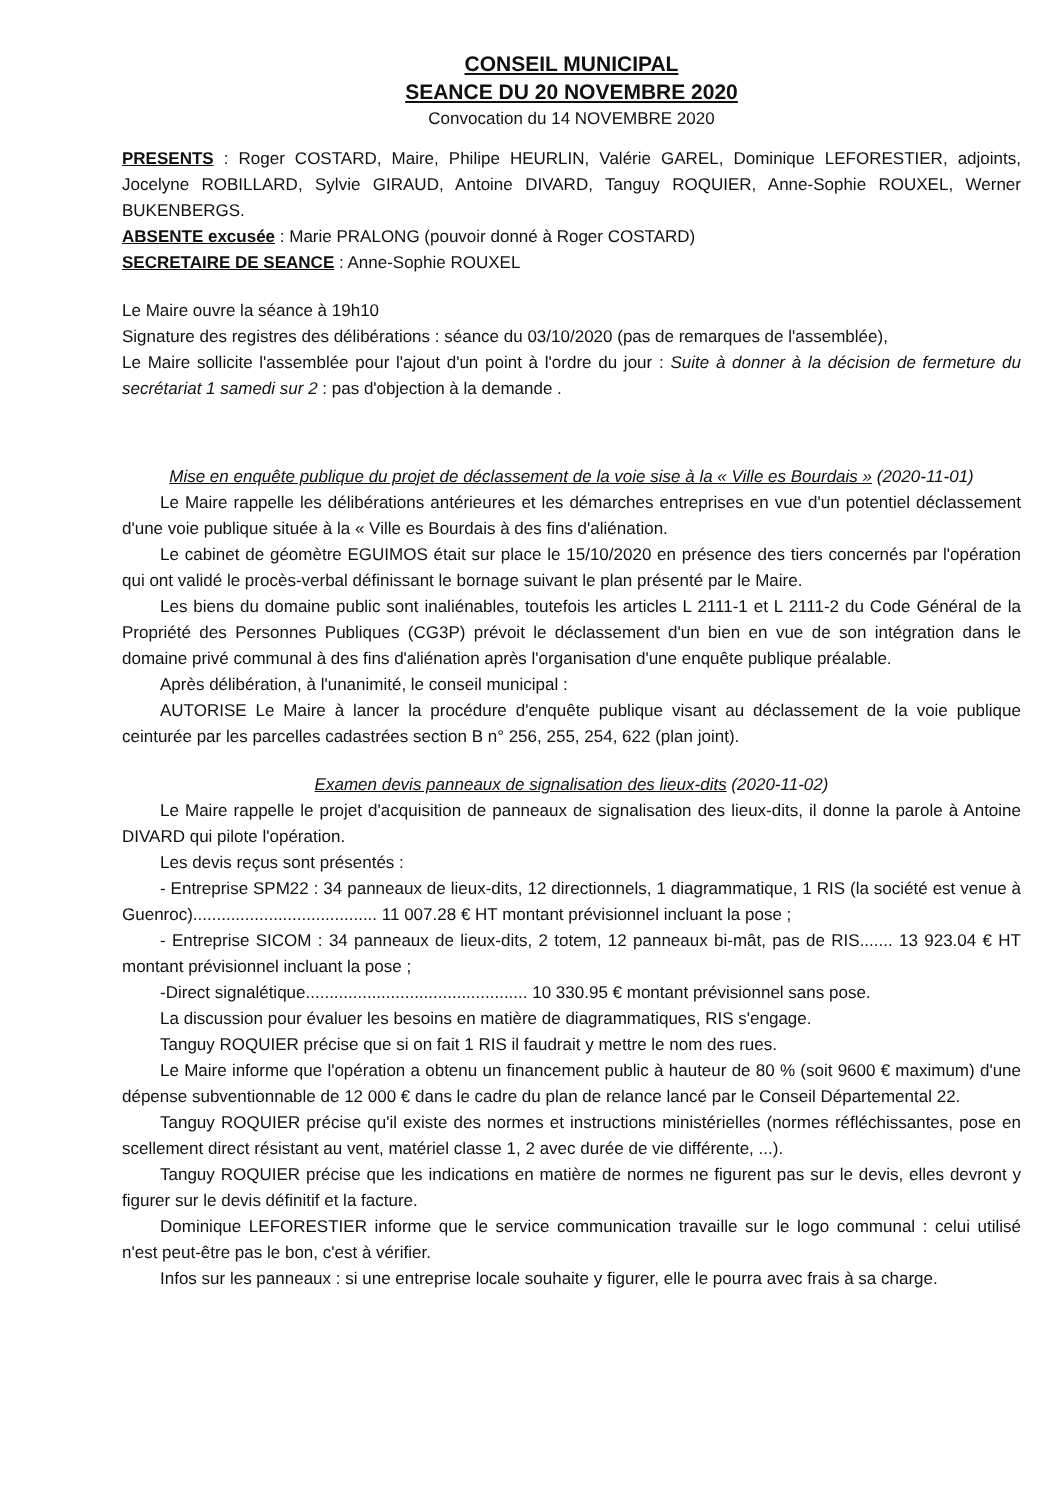CONSEIL MUNICIPAL
SEANCE DU 20 NOVEMBRE 2020
Convocation du 14 NOVEMBRE 2020
PRESENTS : Roger COSTARD, Maire, Philipe HEURLIN, Valérie GAREL, Dominique LEFORESTIER, adjoints, Jocelyne ROBILLARD, Sylvie GIRAUD, Antoine DIVARD, Tanguy ROQUIER, Anne-Sophie ROUXEL, Werner BUKENBERGS.
ABSENTE excusée : Marie PRALONG (pouvoir donné à Roger COSTARD)
SECRETAIRE DE SEANCE : Anne-Sophie ROUXEL
Le Maire ouvre la séance à 19h10
Signature des registres des délibérations : séance du 03/10/2020 (pas de remarques de l'assemblée),
Le Maire sollicite l'assemblée pour l'ajout d'un point à l'ordre du jour : Suite à donner à la décision de fermeture du secrétariat 1 samedi sur 2 : pas d'objection à la demande .
Mise en enquête publique du projet de déclassement de la voie sise à la « Ville es Bourdais » (2020-11-01)
Le Maire rappelle les délibérations antérieures et les démarches entreprises en vue d'un potentiel déclassement d'une voie publique située à la « Ville es Bourdais à des fins d'aliénation.
Le cabinet de géomètre EGUIMOS était sur place le 15/10/2020 en présence des tiers concernés par l'opération qui ont validé le procès-verbal définissant le bornage suivant le plan présenté par le Maire.
Les biens du domaine public sont inaliénables, toutefois les articles L 2111-1 et L 2111-2 du Code Général de la Propriété des Personnes Publiques (CG3P) prévoit le déclassement d'un bien en vue de son intégration dans le domaine privé communal à des fins d'aliénation après l'organisation d'une enquête publique préalable.
Après délibération, à l'unanimité, le conseil municipal :
AUTORISE Le Maire à lancer la procédure d'enquête publique visant au déclassement de la voie publique ceinturée par les parcelles cadastrées section B n° 256, 255, 254, 622 (plan joint).
Examen devis panneaux de signalisation des lieux-dits (2020-11-02)
Le Maire rappelle le projet d'acquisition de panneaux de signalisation des lieux-dits, il donne la parole à Antoine DIVARD qui pilote l'opération.
Les devis reçus sont présentés :
- Entreprise SPM22 : 34 panneaux de lieux-dits, 12 directionnels, 1 diagrammatique, 1 RIS (la société est venue à Guenroc)....................................... 11 007.28 € HT montant prévisionnel incluant la pose ;
- Entreprise SICOM : 34 panneaux de lieux-dits, 2 totem, 12 panneaux bi-mât, pas de RIS....... 13 923.04 € HT montant prévisionnel incluant la pose ;
-Direct signalétique............................................... 10 330.95 € montant prévisionnel sans pose.
La discussion pour évaluer les besoins en matière de diagrammatiques, RIS s'engage.
Tanguy ROQUIER précise que si on fait 1 RIS il faudrait y mettre le nom des rues.
Le Maire informe que l'opération a obtenu un financement public à hauteur de 80 % (soit 9600 € maximum) d'une dépense subventionnable de 12 000 € dans le cadre du plan de relance lancé par le Conseil Départemental 22.
Tanguy ROQUIER précise qu'il existe des normes et instructions ministérielles (normes réfléchissantes, pose en scellement direct résistant au vent, matériel classe 1, 2 avec durée de vie différente, ...).
Tanguy ROQUIER précise que les indications en matière de normes ne figurent pas sur le devis, elles devront y figurer sur le devis définitif et la facture.
Dominique LEFORESTIER informe que le service communication travaille sur le logo communal : celui utilisé n'est peut-être pas le bon, c'est à vérifier.
Infos sur les panneaux : si une entreprise locale souhaite y figurer, elle le pourra avec frais à sa charge.